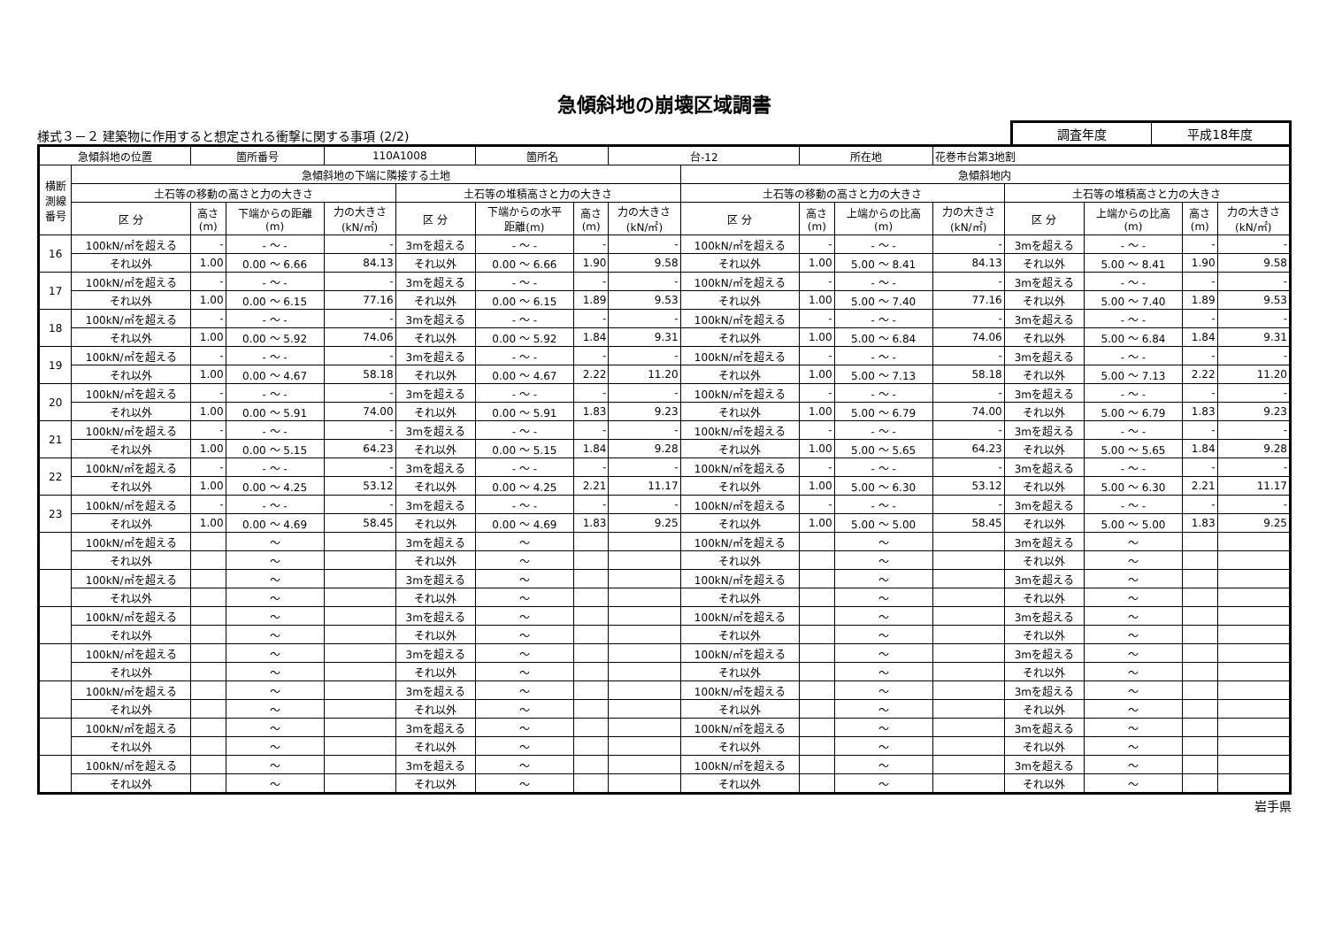急傾斜地の崩壊区域調書
様式３－２ 建築物に作用すると想定される衝撃に関する事項 (2/2)
調査年度 平成18年度
| 急傾斜地の位置 | | 箇所番号 | | 110A1008 | | 箇所名 | | 台-12 | | 所在地 | | 花巻市台第3地割 | | | | |
| 横断 測線 番号 | 急傾斜地の下端に隣接する土地 | | | | | | | | 急傾斜地内 | | | | | | | |
| | 土石等の移動の高さと力の大きさ | | | | 土石等の堆積高さと力の大きさ | | | | 土石等の移動の高さと力の大きさ | | | | 土石等の堆積高さと力の大きさ | | | |
| | 区 分 | 高さ (m) | 下端からの距離 (m) | 力の大きさ (kN/㎡) | 区 分 | 下端からの水平 距離(m) | 高さ (m) | 力の大きさ (kN/㎡) | 区 分 | 高さ (m) | 上端からの比高 (m) | 力の大きさ (kN/㎡) | 区 分 | 上端からの比高 (m) | 高さ (m) | 力の大きさ (kN/㎡) |
| 16 | 100kN/㎡を超える | - | - ～ - | - | 3mを超える | - ～ - | - | - | 100kN/㎡を超える | - | - ～ - | - | 3mを超える | - ～ - | - | - |
| | それ以外 | 1.00 | 0.00 ～ 6.66 | 84.13 | それ以外 | 0.00 ～ 6.66 | 1.90 | 9.58 | それ以外 | 1.00 | 5.00 ～ 8.41 | 84.13 | それ以外 | 5.00 ～ 8.41 | 1.90 | 9.58 |
| 17 | 100kN/㎡を超える | - | - ～ - | - | 3mを超える | - ～ - | - | - | 100kN/㎡を超える | - | - ～ - | - | 3mを超える | - ～ - | - | - |
| | それ以外 | 1.00 | 0.00 ～ 6.15 | 77.16 | それ以外 | 0.00 ～ 6.15 | 1.89 | 9.53 | それ以外 | 1.00 | 5.00 ～ 7.40 | 77.16 | それ以外 | 5.00 ～ 7.40 | 1.89 | 9.53 |
| 18 | 100kN/㎡を超える | - | - ～ - | - | 3mを超える | - ～ - | - | - | 100kN/㎡を超える | - | - ～ - | - | 3mを超える | - ～ - | - | - |
| | それ以外 | 1.00 | 0.00 ～ 5.92 | 74.06 | それ以外 | 0.00 ～ 5.92 | 1.84 | 9.31 | それ以外 | 1.00 | 5.00 ～ 6.84 | 74.06 | それ以外 | 5.00 ～ 6.84 | 1.84 | 9.31 |
| 19 | 100kN/㎡を超える | - | - ～ - | - | 3mを超える | - ～ - | - | - | 100kN/㎡を超える | - | - ～ - | - | 3mを超える | - ～ - | - | - |
| | それ以外 | 1.00 | 0.00 ～ 4.67 | 58.18 | それ以外 | 0.00 ～ 4.67 | 2.22 | 11.20 | それ以外 | 1.00 | 5.00 ～ 7.13 | 58.18 | それ以外 | 5.00 ～ 7.13 | 2.22 | 11.20 |
| 20 | 100kN/㎡を超える | - | - ～ - | - | 3mを超える | - ～ - | - | - | 100kN/㎡を超える | - | - ～ - | - | 3mを超える | - ～ - | - | - |
| | それ以外 | 1.00 | 0.00 ～ 5.91 | 74.00 | それ以外 | 0.00 ～ 5.91 | 1.83 | 9.23 | それ以外 | 1.00 | 5.00 ～ 6.79 | 74.00 | それ以外 | 5.00 ～ 6.79 | 1.83 | 9.23 |
| 21 | 100kN/㎡を超える | - | - ～ - | - | 3mを超える | - ～ - | - | - | 100kN/㎡を超える | - | - ～ - | - | 3mを超える | - ～ - | - | - |
| | それ以外 | 1.00 | 0.00 ～ 5.15 | 64.23 | それ以外 | 0.00 ～ 5.15 | 1.84 | 9.28 | それ以外 | 1.00 | 5.00 ～ 5.65 | 64.23 | それ以外 | 5.00 ～ 5.65 | 1.84 | 9.28 |
| 22 | 100kN/㎡を超える | - | - ～ - | - | 3mを超える | - ～ - | - | - | 100kN/㎡を超える | - | - ～ - | - | 3mを超える | - ～ - | - | - |
| | それ以外 | 1.00 | 0.00 ～ 4.25 | 53.12 | それ以外 | 0.00 ～ 4.25 | 2.21 | 11.17 | それ以外 | 1.00 | 5.00 ～ 6.30 | 53.12 | それ以外 | 5.00 ～ 6.30 | 2.21 | 11.17 |
| 23 | 100kN/㎡を超える | - | - ～ - | - | 3mを超える | - ～ - | - | - | 100kN/㎡を超える | - | - ～ - | - | 3mを超える | - ～ - | - | - |
| | それ以外 | 1.00 | 0.00 ～ 4.69 | 58.45 | それ以外 | 0.00 ～ 4.69 | 1.83 | 9.25 | それ以外 | 1.00 | 5.00 ～ 5.00 | 58.45 | それ以外 | 5.00 ～ 5.00 | 1.83 | 9.25 |
| | 100kN/㎡を超える | | ～ | | 3mを超える | ～ | | | 100kN/㎡を超える | | ～ | | 3mを超える | ～ | | |
| | それ以外 | | ～ | | それ以外 | ～ | | | それ以外 | | ～ | | それ以外 | ～ | | |
| | 100kN/㎡を超える | | ～ | | 3mを超える | ～ | | | 100kN/㎡を超える | | ～ | | 3mを超える | ～ | | |
| | それ以外 | | ～ | | それ以外 | ～ | | | それ以外 | | ～ | | それ以外 | ～ | | |
| | 100kN/㎡を超える | | ～ | | 3mを超える | ～ | | | 100kN/㎡を超える | | ～ | | 3mを超える | ～ | | |
| | それ以外 | | ～ | | それ以外 | ～ | | | それ以外 | | ～ | | それ以外 | ～ | | |
| | 100kN/㎡を超える | | ～ | | 3mを超える | ～ | | | 100kN/㎡を超える | | ～ | | 3mを超える | ～ | | |
| | それ以外 | | ～ | | それ以外 | ～ | | | それ以外 | | ～ | | それ以外 | ～ | | |
| | 100kN/㎡を超える | | ～ | | 3mを超える | ～ | | | 100kN/㎡を超える | | ～ | | 3mを超える | ～ | | |
| | それ以外 | | ～ | | それ以外 | ～ | | | それ以外 | | ～ | | それ以外 | ～ | | |
| | 100kN/㎡を超える | | ～ | | 3mを超える | ～ | | | 100kN/㎡を超える | | ～ | | 3mを超える | ～ | | |
| | それ以外 | | ～ | | それ以外 | ～ | | | それ以外 | | ～ | | それ以外 | ～ | | |
| | 100kN/㎡を超える | | ～ | | 3mを超える | ～ | | | 100kN/㎡を超える | | ～ | | 3mを超える | ～ | | |
| | それ以外 | | ～ | | それ以外 | ～ | | | それ以外 | | ～ | | それ以外 | ～ | | |
岩手県